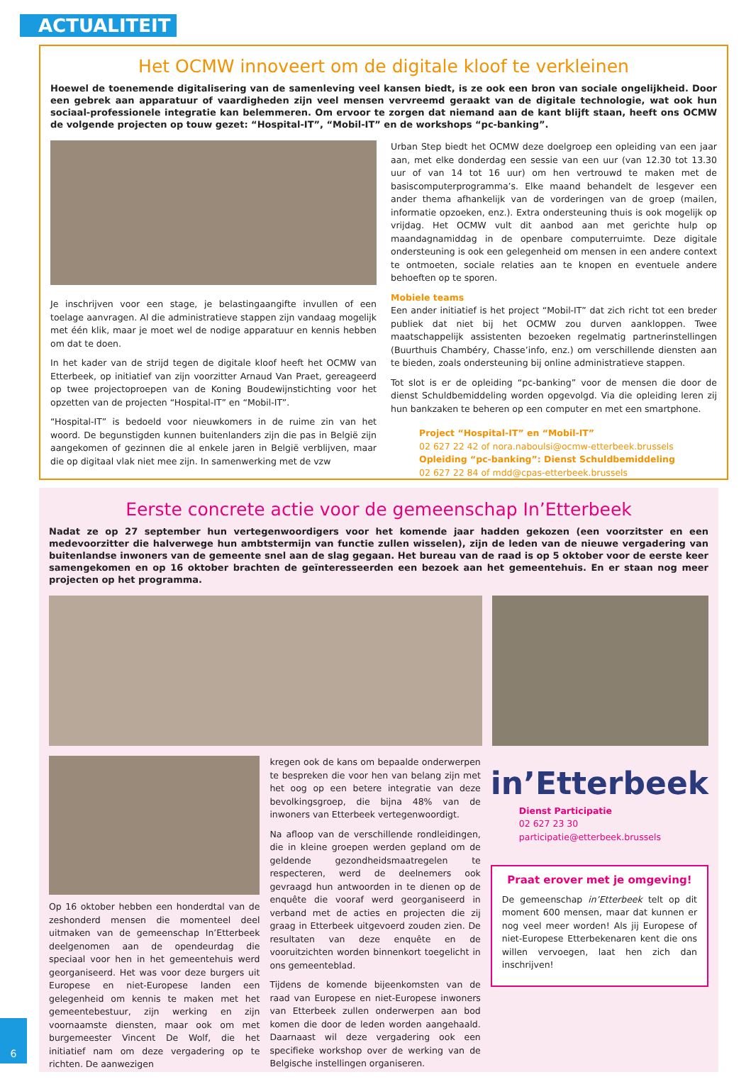ACTUALITEIT
Het OCMW innoveert om de digitale kloof te verkleinen
Hoewel de toenemende digitalisering van de samenleving veel kansen biedt, is ze ook een bron van sociale ongelijkheid. Door een gebrek aan apparatuur of vaardigheden zijn veel mensen vervreemd geraakt van de digitale technologie, wat ook hun sociaal-professionele integratie kan belemmeren. Om ervoor te zorgen dat niemand aan de kant blijft staan, heeft ons OCMW de volgende projecten op touw gezet: “Hospital-IT”, “Mobil-IT” en de workshops “pc-banking”.
Je inschrijven voor een stage, je belastingaangifte invullen of een toelage aanvragen. Al die administratieve stappen zijn vandaag mogelijk met één klik, maar je moet wel de nodige apparatuur en kennis hebben om dat te doen.
In het kader van de strijd tegen de digitale kloof heeft het OCMW van Etterbeek, op initiatief van zijn voorzitter Arnaud Van Praet, gereageerd op twee projectoproepen van de Koning Boudewijnstichting voor het opzetten van de projecten “Hospital-IT” en “Mobil-IT”.
“Hospital-IT” is bedoeld voor nieuwkomers in de ruime zin van het woord. De begunstigden kunnen buitenlanders zijn die pas in België zijn aangekomen of gezinnen die al enkele jaren in België verblijven, maar die op digitaal vlak niet mee zijn. In samenwerking met de vzw
Urban Step biedt het OCMW deze doelgroep een opleiding van een jaar aan, met elke donderdag een sessie van een uur (van 12.30 tot 13.30 uur of van 14 tot 16 uur) om hen vertrouwd te maken met de basiscomputerprogramma’s. Elke maand behandelt de lesgever een ander thema afhankelijk van de vorderingen van de groep (mailen, informatie opzoeken, enz.). Extra ondersteuning thuis is ook mogelijk op vrijdag. Het OCMW vult dit aanbod aan met gerichte hulp op maandagnamiddag in de openbare computerruimte. Deze digitale ondersteuning is ook een gelegenheid om mensen in een andere context te ontmoeten, sociale relaties aan te knopen en eventuele andere behoeften op te sporen.
Mobiele teams
Een ander initiatief is het project “Mobil-IT” dat zich richt tot een breder publiek dat niet bij het OCMW zou durven aankloppen. Twee maatschappelijk assistenten bezoeken regelmatig partnerinstellingen (Buurthuis Chambéry, Chasse’info, enz.) om verschillende diensten aan te bieden, zoals ondersteuning bij online administratieve stappen.
Tot slot is er de opleiding “pc-banking” voor de mensen die door de dienst Schuldbemiddeling worden opgevolgd. Via die opleiding leren zij hun bankzaken te beheren op een computer en met een smartphone.
Project “Hospital-IT” en “Mobil-IT”
02 627 22 42 of nora.naboulsi@ocmw-etterbeek.brussels
Opleiding “pc-banking”: Dienst Schuldbemiddeling
02 627 22 84 of mdd@cpas-etterbeek.brussels
Eerste concrete actie voor de gemeenschap In’Etterbeek
Nadat ze op 27 september hun vertegenwoordigers voor het komende jaar hadden gekozen (een voorzitster en een medevoorzitter die halverwege hun ambtstermijn van functie zullen wisselen), zijn de leden van de nieuwe vergadering van buitenlandse inwoners van de gemeente snel aan de slag gegaan. Het bureau van de raad is op 5 oktober voor de eerste keer samengekomen en op 16 oktober brachten de geïnteresseerden een bezoek aan het gemeentehuis. En er staan nog meer projecten op het programma.
Op 16 oktober hebben een honderdtal van de zeshonderd mensen die momenteel deel uitmaken van de gemeenschap In’Etterbeek deelgenomen aan de opendeurdag die speciaal voor hen in het gemeentehuis werd georganiseerd. Het was voor deze burgers uit Europese en niet-Europese landen een gelegenheid om kennis te maken met het gemeentebestuur, zijn werking en zijn voornaamste diensten, maar ook om met burgemeester Vincent De Wolf, die het initiatief nam om deze vergadering op te richten. De aanwezigen
kregen ook de kans om bepaalde onderwerpen te bespreken die voor hen van belang zijn met het oog op een betere integratie van deze bevolkingsgroep, die bijna 48% van de inwoners van Etterbeek vertegenwoordigt.
Na afloop van de verschillende rondleidingen, die in kleine groepen werden gepland om de geldende gezondheidsmaatregelen te respecteren, werd de deelnemers ook gevraagd hun antwoorden in te dienen op de enquête die vooraf werd georganiseerd in verband met de acties en projecten die zij graag in Etterbeek uitgevoerd zouden zien. De resultaten van deze enquête en de vooruitzichten worden binnenkort toegelicht in ons gemeenteblad.
Tijdens de komende bijeenkomsten van de raad van Europese en niet-Europese inwoners van Etterbeek zullen onderwerpen aan bod komen die door de leden worden aangehaald. Daarnaast wil deze vergadering ook een specifieke workshop over de werking van de Belgische instellingen organiseren.
in’Etterbeek
Dienst Participatie
02 627 23 30
participatie@etterbeek.brussels
Praat erover met je omgeving!
De gemeenschap in’Etterbeek telt op dit moment 600 mensen, maar dat kunnen er nog veel meer worden! Als jij Europese of niet-Europese Etterbekenaren kent die ons willen vervoegen, laat hen zich dan inschrijven!
6